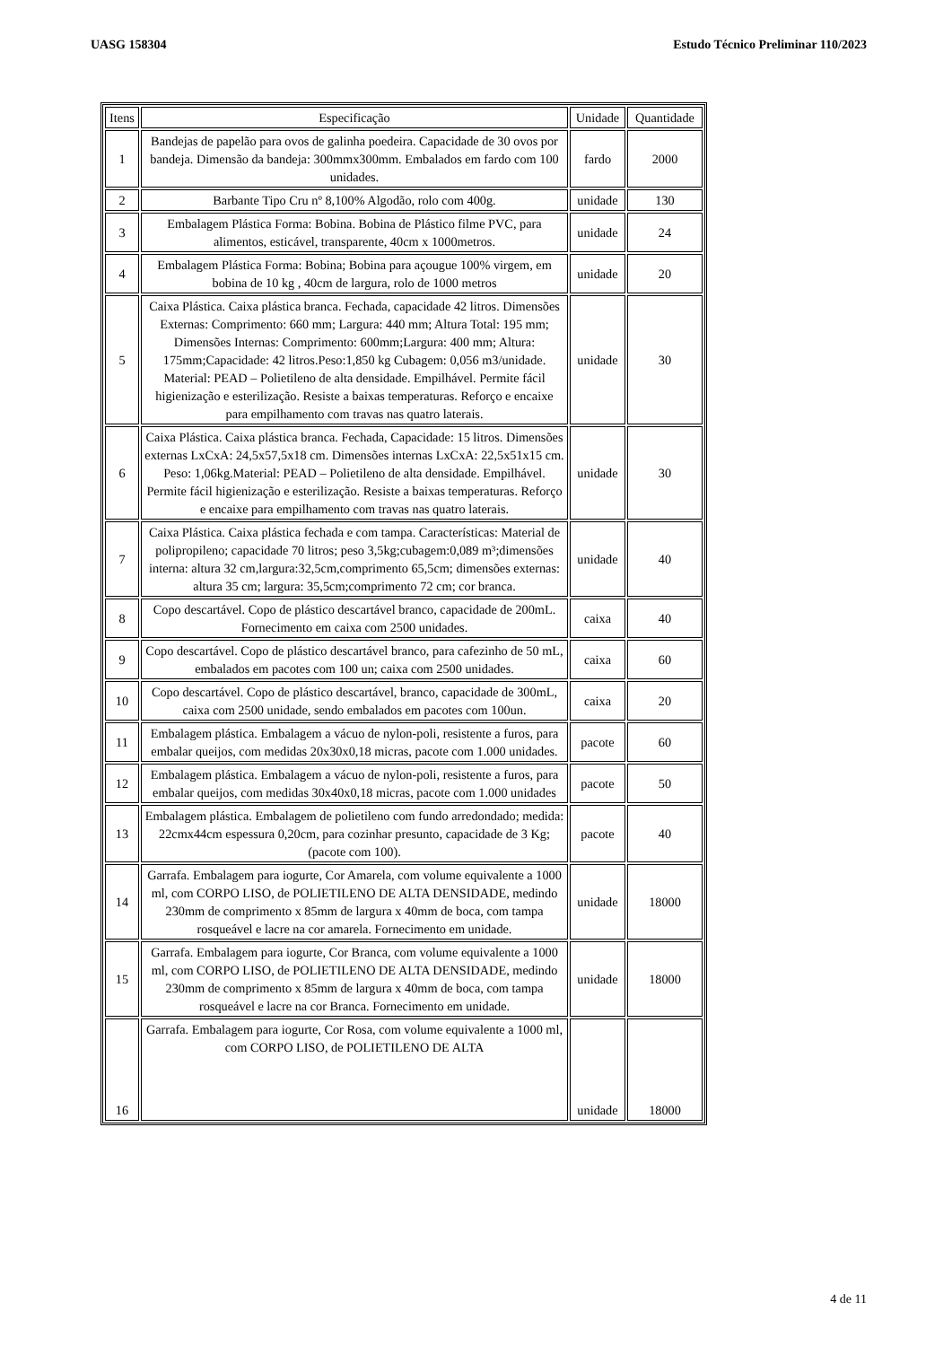UASG 158304 Estudo Técnico Preliminar 110/2023
| Itens | Especificação | Unidade | Quantidade |
| 1 | Bandejas de papelão para ovos de galinha poedeira. Capacidade de 30 ovos por bandeja. Dimensão da bandeja: 300mmx300mm. Embalados em fardo com 100 unidades. | fardo | 2000 |
| 2 | Barbante Tipo Cru nº 8,100% Algodão, rolo com 400g. | unidade | 130 |
| 3 | Embalagem Plástica Forma: Bobina. Bobina de Plástico filme PVC, para alimentos, esticável, transparente, 40cm x 1000metros. | unidade | 24 |
| 4 | Embalagem Plástica Forma: Bobina; Bobina para açougue 100% virgem, em bobina de 10 kg , 40cm de largura, rolo de 1000 metros | unidade | 20 |
| 5 | Caixa Plástica. Caixa plástica branca. Fechada, capacidade 42 litros. Dimensões Externas: Comprimento: 660 mm; Largura: 440 mm; Altura Total: 195 mm; Dimensões Internas: Comprimento: 600mm;Largura: 400 mm; Altura: 175mm;Capacidade: 42 litros.Peso:1,850 kg Cubagem: 0,056 m3/unidade. Material: PEAD – Polietileno de alta densidade. Empilhável. Permite fácil higienização e esterilização. Resiste a baixas temperaturas. Reforço e encaixe para empilhamento com travas nas quatro laterais. | unidade | 30 |
| 6 | Caixa Plástica. Caixa plástica branca. Fechada, Capacidade: 15 litros. Dimensões externas LxCxA: 24,5x57,5x18 cm. Dimensões internas LxCxA: 22,5x51x15 cm. Peso: 1,06kg.Material: PEAD – Polietileno de alta densidade. Empilhável. Permite fácil higienização e esterilização. Resiste a baixas temperaturas. Reforço e encaixe para empilhamento com travas nas quatro laterais. | unidade | 30 |
| 7 | Caixa Plástica. Caixa plástica fechada e com tampa. Características: Material de polipropileno; capacidade 70 litros; peso 3,5kg;cubagem:0,089 m³;dimensões interna: altura 32 cm,largura:32,5cm,comprimento 65,5cm; dimensões externas: altura 35 cm; largura: 35,5cm;comprimento 72 cm; cor branca. | unidade | 40 |
| 8 | Copo descartável. Copo de plástico descartável branco, capacidade de 200mL. Fornecimento em caixa com 2500 unidades. | caixa | 40 |
| 9 | Copo descartável. Copo de plástico descartável branco, para cafezinho de 50 mL, embalados em pacotes com 100 un; caixa com 2500 unidades. | caixa | 60 |
| 10 | Copo descartável. Copo de plástico descartável, branco, capacidade de 300mL, caixa com 2500 unidade, sendo embalados em pacotes com 100un. | caixa | 20 |
| 11 | Embalagem plástica. Embalagem a vácuo de nylon-poli, resistente a furos, para embalar queijos, com medidas 20x30x0,18 micras, pacote com 1.000 unidades. | pacote | 60 |
| 12 | Embalagem plástica. Embalagem a vácuo de nylon-poli, resistente a furos, para embalar queijos, com medidas 30x40x0,18 micras, pacote com 1.000 unidades | pacote | 50 |
| 13 | Embalagem plástica. Embalagem de polietileno com fundo arredondado; medida: 22cmx44cm espessura 0,20cm, para cozinhar presunto, capacidade de 3 Kg; (pacote com 100). | pacote | 40 |
| 14 | Garrafa. Embalagem para iogurte, Cor Amarela, com volume equivalente a 1000 ml, com CORPO LISO, de POLIETILENO DE ALTA DENSIDADE, medindo 230mm de comprimento x 85mm de largura x 40mm de boca, com tampa rosqueável e lacre na cor amarela. Fornecimento em unidade. | unidade | 18000 |
| 15 | Garrafa. Embalagem para iogurte, Cor Branca, com volume equivalente a 1000 ml, com CORPO LISO, de POLIETILENO DE ALTA DENSIDADE, medindo 230mm de comprimento x 85mm de largura x 40mm de boca, com tampa rosqueável e lacre na cor Branca. Fornecimento em unidade. | unidade | 18000 |
| 16 | Garrafa. Embalagem para iogurte, Cor Rosa, com volume equivalente a 1000 ml, com CORPO LISO, de POLIETILENO DE ALTA | unidade | 18000 |
4 de 11